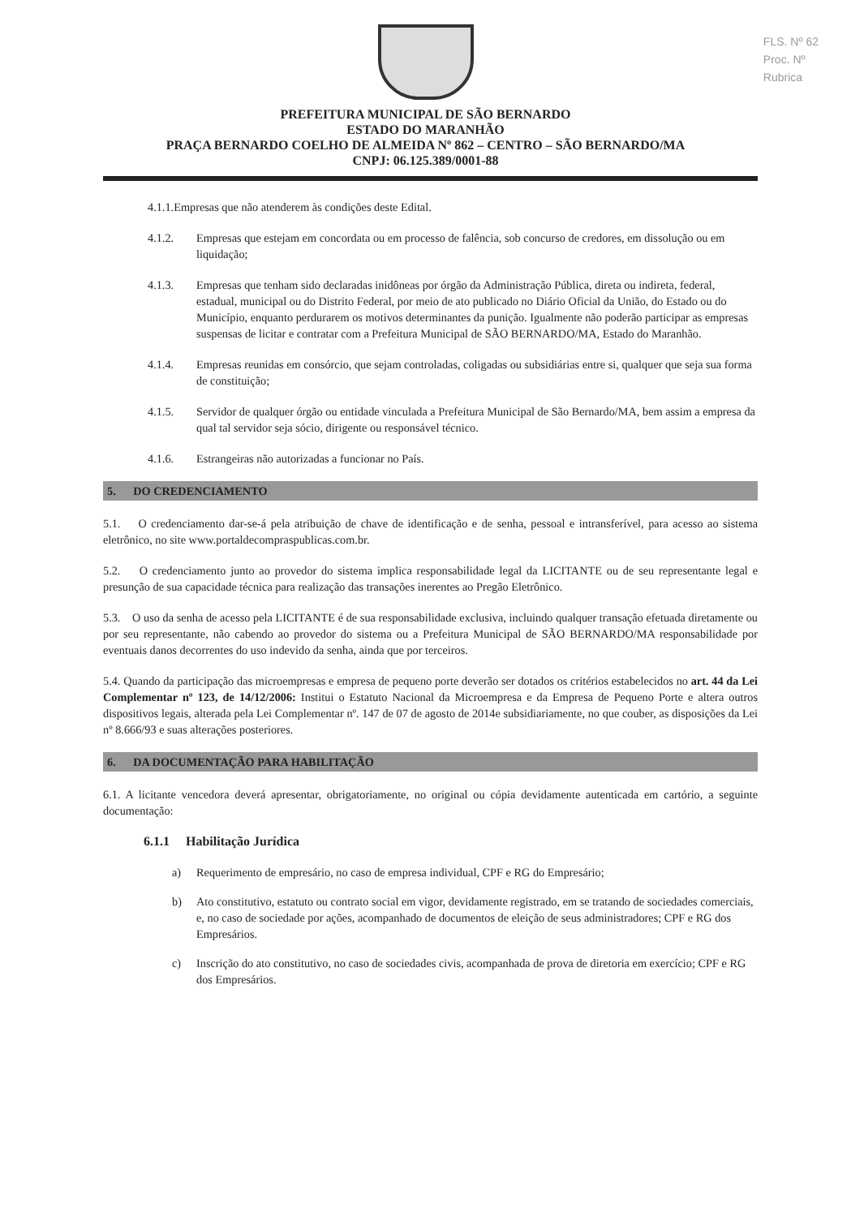FLS. Nº 62
Proc. Nº
Rubrica
PREFEITURA MUNICIPAL DE SÃO BERNARDO
ESTADO DO MARANHÃO
PRAÇA BERNARDO COELHO DE ALMEIDA Nº 862 – CENTRO – SÃO BERNARDO/MA
CNPJ: 06.125.389/0001-88
4.1.1.Empresas que não atenderem às condições deste Edital.
4.1.2. Empresas que estejam em concordata ou em processo de falência, sob concurso de credores, em dissolução ou em liquidação;
4.1.3. Empresas que tenham sido declaradas inidôneas por órgão da Administração Pública, direta ou indireta, federal, estadual, municipal ou do Distrito Federal, por meio de ato publicado no Diário Oficial da União, do Estado ou do Município, enquanto perdurarem os motivos determinantes da punição. Igualmente não poderão participar as empresas suspensas de licitar e contratar com a Prefeitura Municipal de SÃO BERNARDO/MA, Estado do Maranhão.
4.1.4. Empresas reunidas em consórcio, que sejam controladas, coligadas ou subsidiárias entre si, qualquer que seja sua forma de constituição;
4.1.5. Servidor de qualquer órgão ou entidade vinculada a Prefeitura Municipal de São Bernardo/MA, bem assim a empresa da qual tal servidor seja sócio, dirigente ou responsável técnico.
4.1.6. Estrangeiras não autorizadas a funcionar no País.
5. DO CREDENCIAMENTO
5.1. O credenciamento dar-se-á pela atribuição de chave de identificação e de senha, pessoal e intransferível, para acesso ao sistema eletrônico, no site www.portaldecompraspublicas.com.br.
5.2. O credenciamento junto ao provedor do sistema implica responsabilidade legal da LICITANTE ou de seu representante legal e presunção de sua capacidade técnica para realização das transações inerentes ao Pregão Eletrônico.
5.3. O uso da senha de acesso pela LICITANTE é de sua responsabilidade exclusiva, incluindo qualquer transação efetuada diretamente ou por seu representante, não cabendo ao provedor do sistema ou a Prefeitura Municipal de SÃO BERNARDO/MA responsabilidade por eventuais danos decorrentes do uso indevido da senha, ainda que por terceiros.
5.4. Quando da participação das microempresas e empresa de pequeno porte deverão ser dotados os critérios estabelecidos no art. 44 da Lei Complementar nº 123, de 14/12/2006: Institui o Estatuto Nacional da Microempresa e da Empresa de Pequeno Porte e altera outros dispositivos legais, alterada pela Lei Complementar nº. 147 de 07 de agosto de 2014e subsidiariamente, no que couber, as disposições da Lei nº 8.666/93 e suas alterações posteriores.
6. DA DOCUMENTAÇÃO PARA HABILITAÇÃO
6.1. A licitante vencedora deverá apresentar, obrigatoriamente, no original ou cópia devidamente autenticada em cartório, a seguinte documentação:
6.1.1 Habilitação Jurídica
a) Requerimento de empresário, no caso de empresa individual, CPF e RG do Empresário;
b) Ato constitutivo, estatuto ou contrato social em vigor, devidamente registrado, em se tratando de sociedades comerciais, e, no caso de sociedade por ações, acompanhado de documentos de eleição de seus administradores; CPF e RG dos Empresários.
c) Inscrição do ato constitutivo, no caso de sociedades civis, acompanhada de prova de diretoria em exercício; CPF e RG dos Empresários.